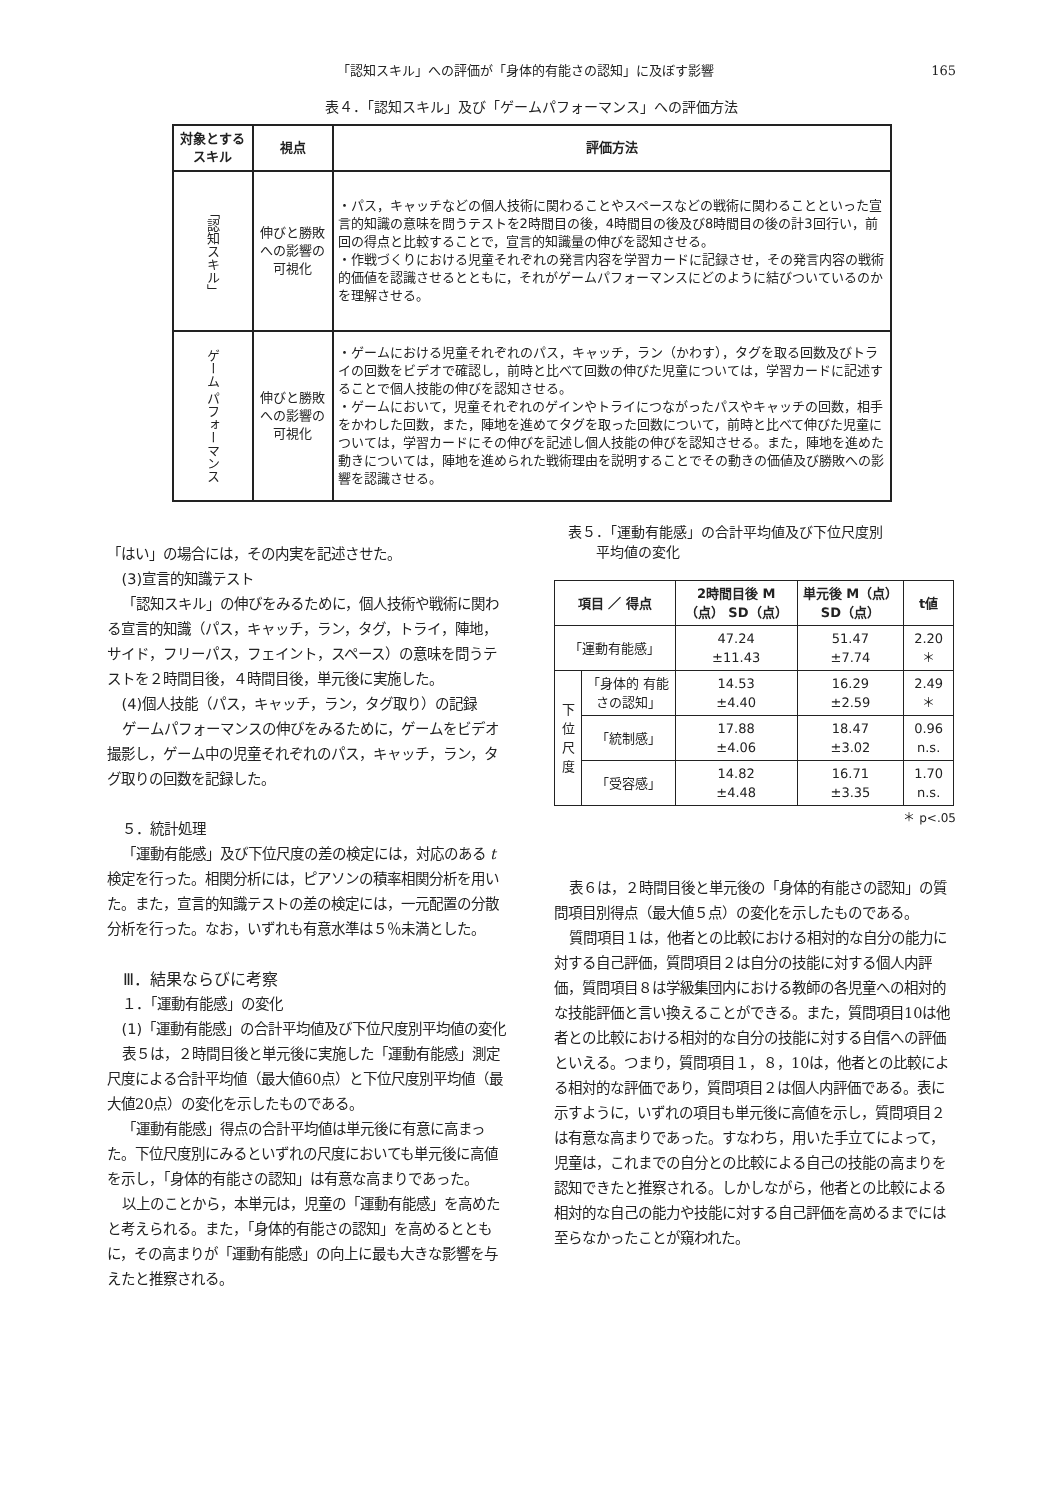「認知スキル」への評価が「身体的有能さの認知」に及ぼす影響 165
表４．「認知スキル」及び「ゲームパフォーマンス」への評価方法
| 対象とする スキル | 視点 | 評価方法 |
| --- | --- | --- |
| 「認知スキル」 | 伸びと勝敗への影響の可視化 | ・パス，キャッチなどの個人技術に関わることやスペースなどの戦術に関わることといった宣言的知識の意味を問うテストを2時間目の後，4時間目の後及び8時間目の後の計3回行い，前回の得点と比較することで，宣言的知識量の伸びを認知させる。 ・作戦づくりにおける児童それぞれの発言内容を学習カードに記録させ，その発言内容の戦術的価値を認識させるとともに，それがゲームパフォーマンスにどのように結びついているのかを理解させる。 |
| ゲーム パフォーマンス | 伸びと勝敗への影響の可視化 | ・ゲームにおける児童それぞれのパス，キャッチ，ラン（かわす），タグを取る回数及びトライの回数をビデオで確認し，前時と比べて回数の伸びた児童については，学習カードに記述することで個人技能の伸びを認知させる。 ・ゲームにおいて，児童それぞれのゲインやトライにつながったパスやキャッチの回数，相手をかわした回数，また，陣地を進めてタグを取った回数について，前時と比べて伸びた児童については，学習カードにその伸びを記述し個人技能の伸びを認知させる。また，陣地を進めた動きについては，陣地を進められた戦術理由を説明することでその動きの価値及び勝敗への影響を認識させる。 |
「はい」の場合には，その内実を記述させた。
(3)宣言的知識テスト
「認知スキル」の伸びをみるために，個人技術や戦術に関わる宣言的知識（パス，キャッチ，ラン，タグ，トライ，陣地，サイド，フリーパス，フェイント，スペース）の意味を問うテストを２時間目後，４時間目後，単元後に実施した。
(4)個人技能（パス，キャッチ，ラン，タグ取り）の記録
ゲームパフォーマンスの伸びをみるために，ゲームをビデオ撮影し，ゲーム中の児童それぞれのパス，キャッチ，ラン，タグ取りの回数を記録した。
５．統計処理
「運動有能感」及び下位尺度の差の検定には，対応のある t 検定を行った。相関分析には，ピアソンの積率相関分析を用いた。また，宣言的知識テストの差の検定には，一元配置の分散分析を行った。なお，いずれも有意水準は５％未満とした。
Ⅲ．結果ならびに考察
１．「運動有能感」の変化
(1)「運動有能感」の合計平均値及び下位尺度別平均値の変化
表５は，２時間目後と単元後に実施した「運動有能感」測定尺度による合計平均値（最大値60点）と下位尺度別平均値（最大値20点）の変化を示したものである。
「運動有能感」得点の合計平均値は単元後に有意に高まった。下位尺度別にみるといずれの尺度においても単元後に高値を示し，「身体的有能さの認知」は有意な高まりであった。
以上のことから，本単元は，児童の「運動有能感」を高めたと考えられる。また，「身体的有能さの認知」を高めるとともに，その高まりが「運動有能感」の向上に最も大きな影響を与えたと推察される。
表５．「運動有能感」の合計平均値及び下位尺度別
　　　平均値の変化
| 項目 ／ 得点 | | 2時間目後 M（点） SD（点） | 単元後 M（点） SD（点） | t値 |
| --- | --- | --- | --- | --- |
| 「運動有能感」 | | 47.24 ±11.43 | 51.47 ±7.74 | 2.20 ＊ |
| 下位尺度 | 「身体的 有能さの認知」 | 14.53 ±4.40 | 16.29 ±2.59 | 2.49 ＊ |
| | 「統制感」 | 17.88 ±4.06 | 18.47 ±3.02 | 0.96 n.s. |
| | 「受容感」 | 14.82 ±4.48 | 16.71 ±3.35 | 1.70 n.s. |
＊ p<.05
表６は，２時間目後と単元後の「身体的有能さの認知」の質問項目別得点（最大値５点）の変化を示したものである。
質問項目１は，他者との比較における相対的な自分の能力に対する自己評価，質問項目２は自分の技能に対する個人内評価，質問項目８は学級集団内における教師の各児童への相対的な技能評価と言い換えることができる。また，質問項目10は他者との比較における相対的な自分の技能に対する自信への評価といえる。つまり，質問項目１，８，10は，他者との比較による相対的な評価であり，質問項目２は個人内評価である。表に示すように，いずれの項目も単元後に高値を示し，質問項目２は有意な高まりであった。すなわち，用いた手立てによって，児童は，これまでの自分との比較による自己の技能の高まりを認知できたと推察される。しかしながら，他者との比較による相対的な自己の能力や技能に対する自己評価を高めるまでには至らなかったことが窺われた。